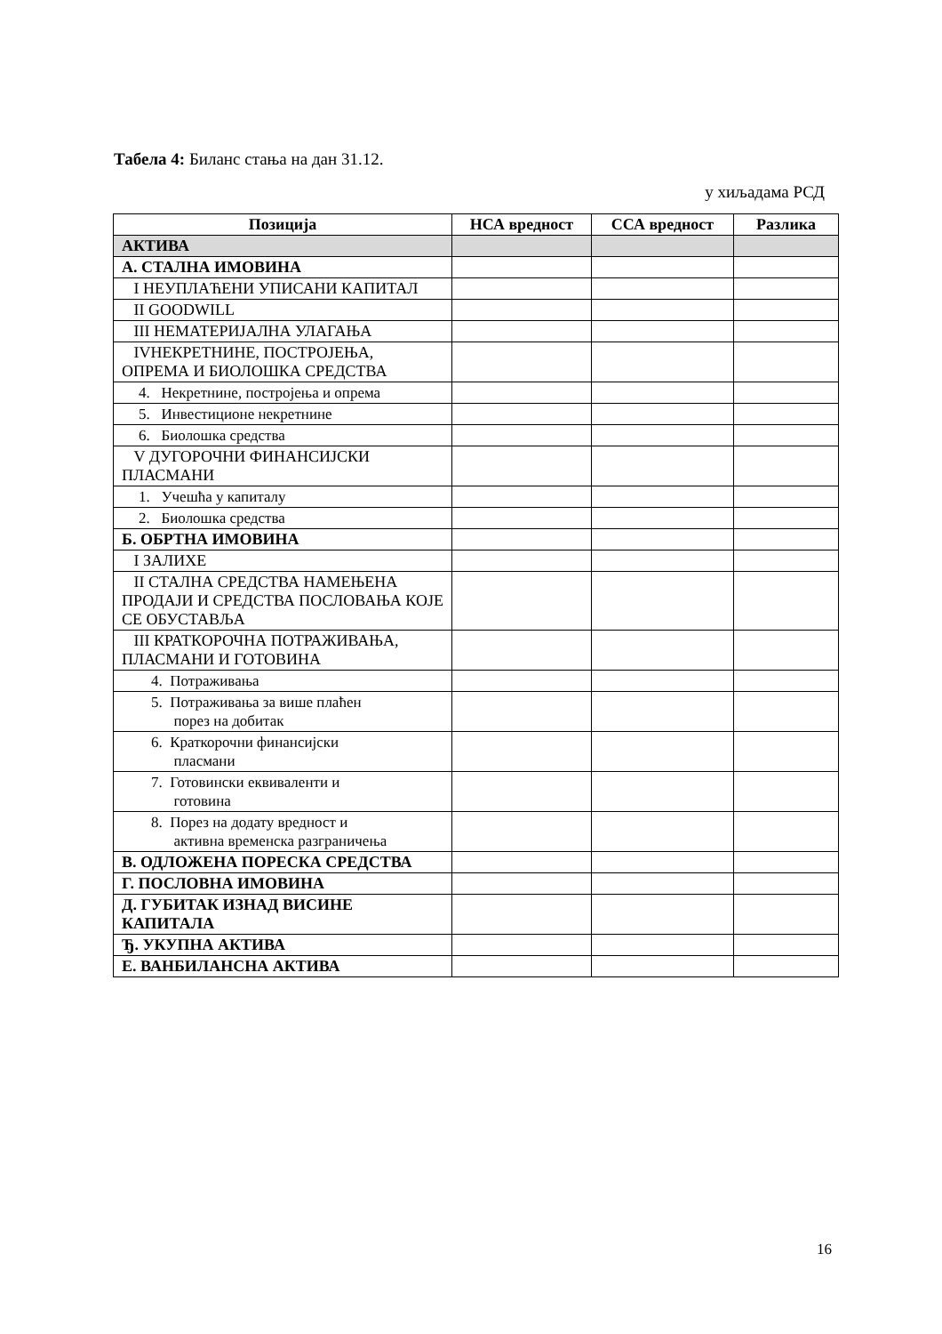Табела 4: Биланс стања на дан 31.12.
у хиљадама РСД
| Позиција | НСА вредност | ССА вредност | Разлика |
| --- | --- | --- | --- |
| АКТИВА | | | |
| А. СТАЛНА ИМОВИНА | | | |
| I НЕУПЛАЋЕНИ УПИСАНИ КАПИТАЛ | | | |
| II GOODWILL | | | |
| III НЕМАТЕРИЈАЛНА УЛАГАЊА | | | |
| IVНЕКРЕТНИНЕ, ПОСТРОЈЕЊА, ОПРЕМА И БИОЛОШКА СРЕДСТВА | | | |
| 4. Некретнине, постројења и опрема | | | |
| 5. Инвестиционе некретнине | | | |
| 6. Биолошка средства | | | |
| V ДУГОРОЧНИ ФИНАНСИЈСКИ ПЛАСМАНИ | | | |
| 1. Учешћа у капиталу | | | |
| 2. Биолошка средства | | | |
| Б. ОБРТНА ИМОВИНА | | | |
| I ЗАЛИХЕ | | | |
| II СТАЛНА СРЕДСТВА НАМЕЊЕНА ПРОДАЈИ И СРЕДСТВА ПОСЛОВАЊА КОЈЕ СЕ ОБУСТАВЉА | | | |
| III КРАТКОРОЧНА ПОТРАЖИВАЊА, ПЛАСМАНИ И ГОТОВИНА | | | |
| 4. Потраживања | | | |
| 5. Потраживања за више плаћен порез на добитак | | | |
| 6. Краткорочни финансијски пласмани | | | |
| 7. Готовински еквиваленти и готовина | | | |
| 8. Порез на додату вредност и активна временска разграничења | | | |
| В. ОДЛОЖЕНА ПОРЕСКА СРЕДСТВА | | | |
| Г. ПОСЛОВНА ИМОВИНА | | | |
| Д. ГУБИТАК ИЗНАД ВИСИНЕ КАПИТАЛА | | | |
| Ђ. УКУПНА АКТИВА | | | |
| Е. ВАНБИЛАНСНА АКТИВА | | | |
16